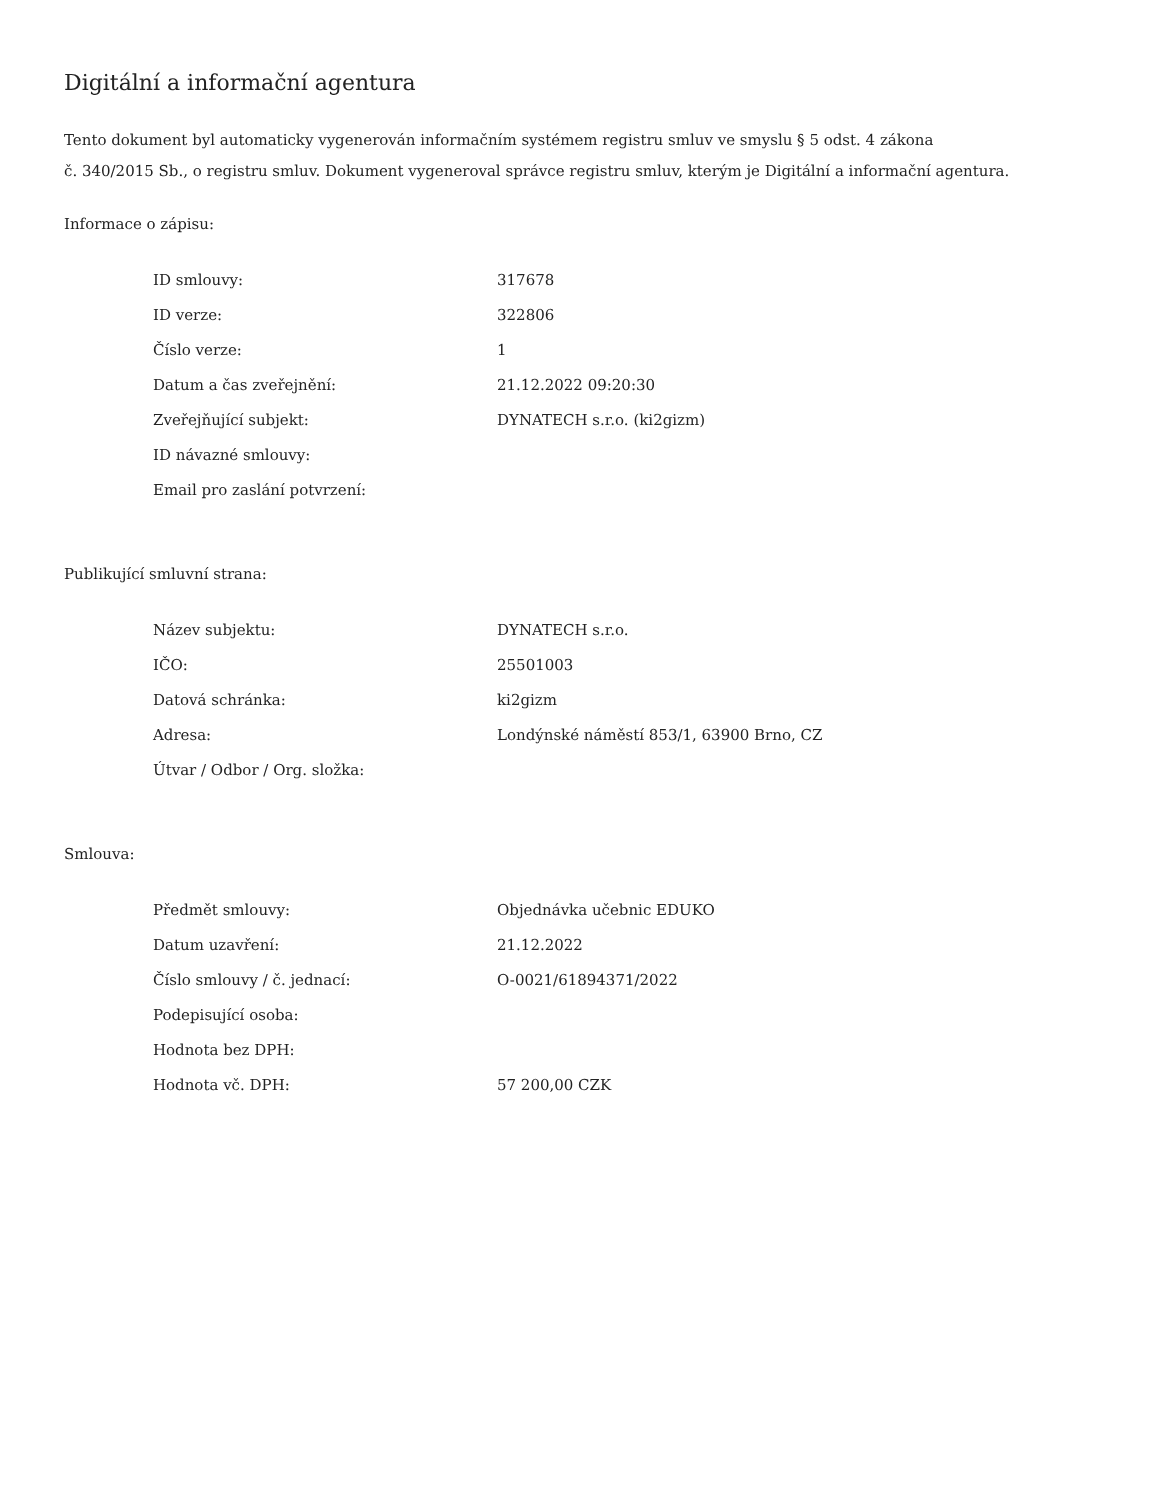Digitální a informační agentura
Tento dokument byl automaticky vygenerován informačním systémem registru smluv ve smyslu § 5 odst. 4 zákona
č. 340/2015 Sb., o registru smluv. Dokument vygeneroval správce registru smluv, kterým je Digitální a informační agentura.
Informace o zápisu:
| ID smlouvy: | 317678 |
| ID verze: | 322806 |
| Číslo verze: | 1 |
| Datum a čas zveřejnění: | 21.12.2022 09:20:30 |
| Zveřejňující subjekt: | DYNATECH s.r.o. (ki2gizm) |
| ID návazné smlouvy: | |
| Email pro zaslání potvrzení: | |
Publikující smluvní strana:
| Název subjektu: | DYNATECH s.r.o. |
| IČO: | 25501003 |
| Datová schránka: | ki2gizm |
| Adresa: | Londýnské náměstí 853/1, 63900 Brno, CZ |
| Útvar / Odbor / Org. složka: | |
Smlouva:
| Předmět smlouvy: | Objednávka učebnic EDUKO |
| Datum uzavření: | 21.12.2022 |
| Číslo smlouvy / č. jednací: | O-0021/61894371/2022 |
| Podepisující osoba: | |
| Hodnota bez DPH: | |
| Hodnota vč. DPH: | 57 200,00 CZK |